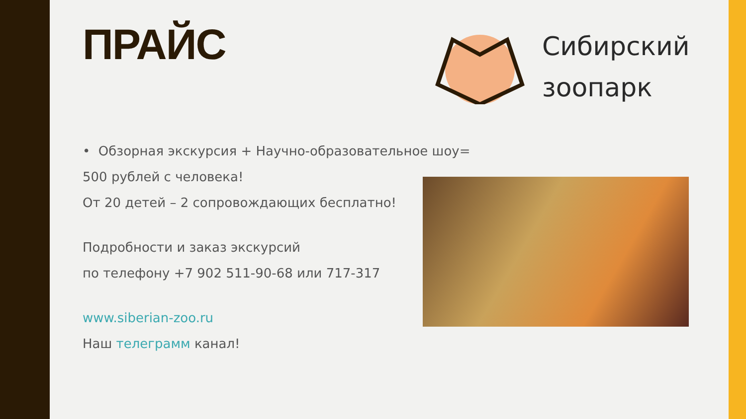Сибирский
зоопарк
ПРАЙС
• Обзорная экскурсия + Научно-образовательное шоу=
500 рублей с человека!
От 20 детей – 2 сопровождающих бесплатно!
Подробности и заказ экскурсий
по телефону +7 902 511-90-68 или 717-317
www.siberian-zoo.ru
Наш телеграмм канал!